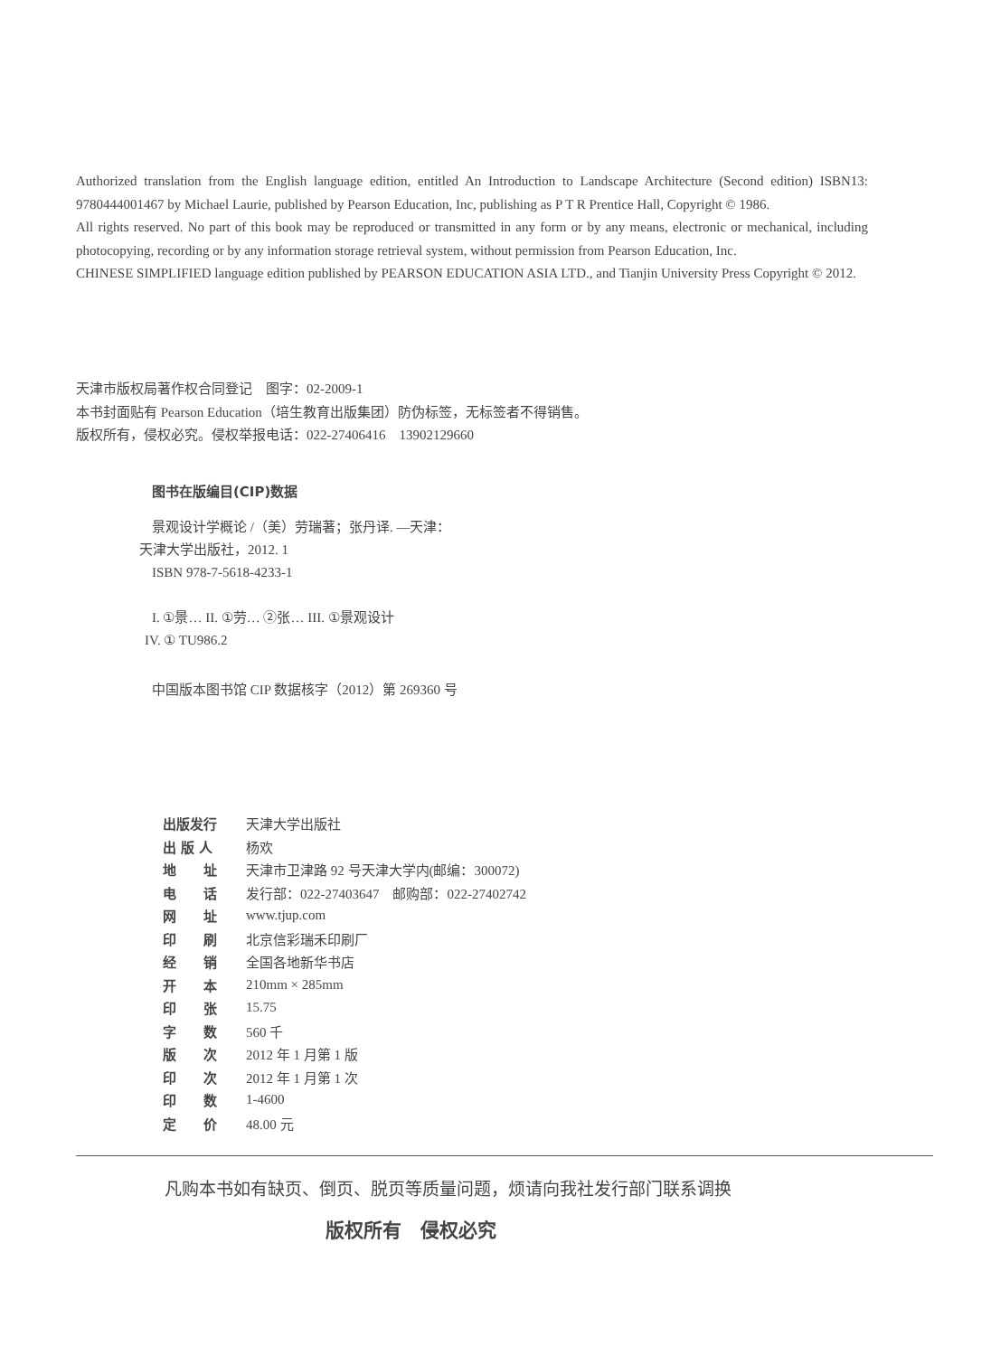Authorized translation from the English language edition, entitled An Introduction to Landscape Architecture (Second edition) ISBN13: 9780444001467 by Michael Laurie, published by Pearson Education, Inc, publishing as P T R Prentice Hall, Copyright © 1986.
All rights reserved. No part of this book may be reproduced or transmitted in any form or by any means, electronic or mechanical, including photocopying, recording or by any information storage retrieval system, without permission from Pearson Education, Inc.
CHINESE SIMPLIFIED language edition published by PEARSON EDUCATION ASIA LTD., and Tianjin University Press Copyright © 2012.
天津市版权局著作权合同登记　图字：02-2009-1
本书封面贴有 Pearson Education（培生教育出版集团）防伪标签，无标签者不得销售。
版权所有，侵权必究。侵权举报电话：022-27406416　13902129660
图书在版编目(CIP)数据
景观设计学概论 /（美）劳瑞著；张丹译. —天津：
天津大学出版社，2012. 1
ISBN 978-7-5618-4233-1
I. ①景… II. ①劳… ②张… III. ①景观设计
IV. ① TU986.2
中国版本图书馆 CIP 数据核字（2012）第 269360 号
| 出版发行 | 天津大学出版社 |
| 出 版 人 | 杨欢 |
| 地 址 | 天津市卫津路 92 号天津大学内(邮编：300072) |
| 电 话 | 发行部：022-27403647 邮购部：022-27402742 |
| 网 址 | www.tjup.com |
| 印 刷 | 北京信彩瑞禾印刷厂 |
| 经 销 | 全国各地新华书店 |
| 开 本 | 210mm × 285mm |
| 印 张 | 15.75 |
| 字 数 | 560 千 |
| 版 次 | 2012 年 1 月第 1 版 |
| 印 次 | 2012 年 1 月第 1 次 |
| 印 数 | 1-4600 |
| 定 价 | 48.00 元 |
凡购本书如有缺页、倒页、脱页等质量问题，烦请向我社发行部门联系调换
版权所有　侵权必究